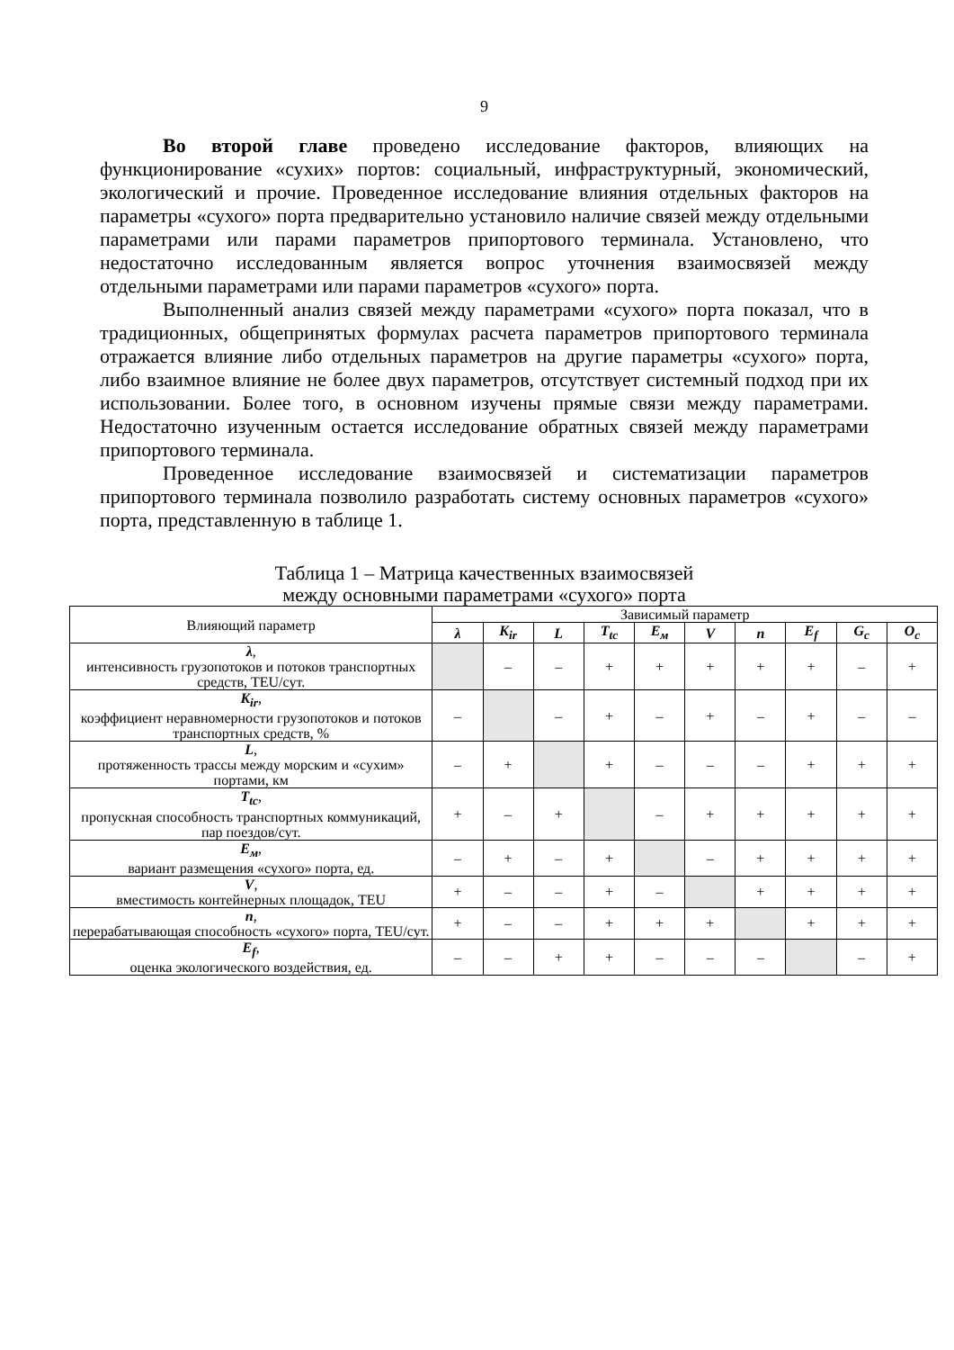9
Во второй главе проведено исследование факторов, влияющих на функционирование «сухих» портов: социальный, инфраструктурный, экономический, экологический и прочие. Проведенное исследование влияния отдельных факторов на параметры «сухого» порта предварительно установило наличие связей между отдельными параметрами или парами параметров припортового терминала. Установлено, что недостаточно исследованным является вопрос уточнения взаимосвязей между отдельными параметрами или парами параметров «сухого» порта.
Выполненный анализ связей между параметрами «сухого» порта показал, что в традиционных, общепринятых формулах расчета параметров припортового терминала отражается влияние либо отдельных параметров на другие параметры «сухого» порта, либо взаимное влияние не более двух параметров, отсутствует системный подход при их использовании. Более того, в основном изучены прямые связи между параметрами. Недостаточно изученным остается исследование обратных связей между параметрами припортового терминала.
Проведенное исследование взаимосвязей и систематизации параметров припортового терминала позволило разработать систему основных параметров «сухого» порта, представленную в таблице 1.
Таблица 1 – Матрица качественных взаимосвязей
между основными параметрами «сухого» порта
| Влияющий параметр | Зависимый параметр | | | | | | | | | |
| --- | --- | --- | --- | --- | --- | --- | --- | --- | --- | --- |
| | λ | K<sub>ir</sub> | L | T<sub>tc</sub> | E<sub>м</sub> | V | n | E<sub>f</sub> | G<sub>c</sub> | O<sub>c</sub> |
| λ , интенсивность грузопотоков и потоков транспортных средств, TEU/сут. | | – | – | + | + | + | + | + | – | + |
| K<sub>ir</sub> , коэффициент неравномерности грузопотоков и потоков транспортных средств, % | – | | – | + | – | + | – | + | – | – |
| L , протяженность трассы между морским и «сухим» портами, км | – | + | | + | – | – | – | + | + | + |
| T<sub>tc</sub> , пропускная способность транспортных коммуникаций, пар поездов/сут. | + | – | + | | – | + | + | + | + | + |
| E<sub>м</sub> , вариант размещения «сухого» порта, ед. | – | + | – | + | | – | + | + | + | + |
| V , вместимость контейнерных площадок, TEU | + | – | – | + | – | | + | + | + | + |
| n , перерабатывающая способность «сухого» порта, TEU/сут. | + | – | – | + | + | + | | + | + | + |
| E<sub>f</sub> , оценка экологического воздействия, ед. | – | – | + | + | – | – | – | | – | + |